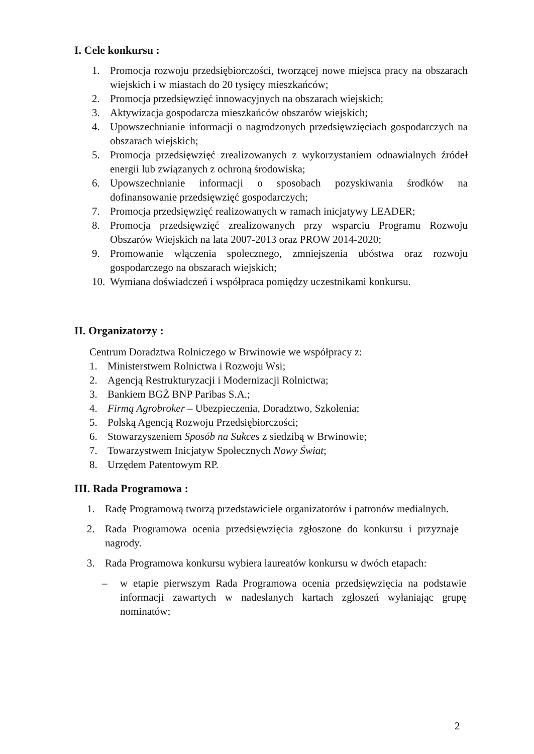I. Cele konkursu :
1. Promocja rozwoju przedsiębiorczości, tworzącej nowe miejsca pracy na obszarach wiejskich i w miastach do 20 tysięcy mieszkańców;
2. Promocja przedsięwzięć innowacyjnych na obszarach wiejskich;
3. Aktywizacja gospodarcza mieszkańców obszarów wiejskich;
4. Upowszechnianie informacji o nagrodzonych przedsięwzięciach gospodarczych na obszarach wiejskich;
5. Promocja przedsięwzięć zrealizowanych z wykorzystaniem odnawialnych źródeł energii lub związanych z ochroną środowiska;
6. Upowszechnianie informacji o sposobach pozyskiwania środków na dofinansowanie przedsięwzięć gospodarczych;
7. Promocja przedsięwzięć realizowanych w ramach inicjatywy LEADER;
8. Promocja przedsięwzięć zrealizowanych przy wsparciu Programu Rozwoju Obszarów Wiejskich na lata 2007-2013 oraz PROW 2014-2020;
9. Promowanie włączenia społecznego, zmniejszenia ubóstwa oraz rozwoju gospodarczego na obszarach wiejskich;
10. Wymiana doświadczeń i współpraca pomiędzy uczestnikami konkursu.
II. Organizatorzy :
Centrum Doradztwa Rolniczego w Brwinowie we współpracy z:
1. Ministerstwem Rolnictwa i Rozwoju Wsi;
2. Agencją Restrukturyzacji i Modernizacji Rolnictwa;
3. Bankiem BGŻ BNP Paribas S.A.;
4. Firmą Agrobroker – Ubezpieczenia, Doradztwo, Szkolenia;
5. Polską Agencją Rozwoju Przedsiębiorczości;
6. Stowarzyszeniem Sposób na Sukces z siedzibą w Brwinowie;
7. Towarzystwem Inicjatyw Społecznych Nowy Świat;
8. Urzędem Patentowym RP.
III. Rada Programowa :
1. Radę Programową tworzą przedstawiciele organizatorów i patronów medialnych.
2. Rada Programowa ocenia przedsięwzięcia zgłoszone do konkursu i przyznaje nagrody.
3. Rada Programowa konkursu wybiera laureatów konkursu w dwóch etapach:
– w etapie pierwszym Rada Programowa ocenia przedsięwzięcia na podstawie informacji zawartych w nadesłanych kartach zgłoszeń wyłaniając grupę nominatów;
2